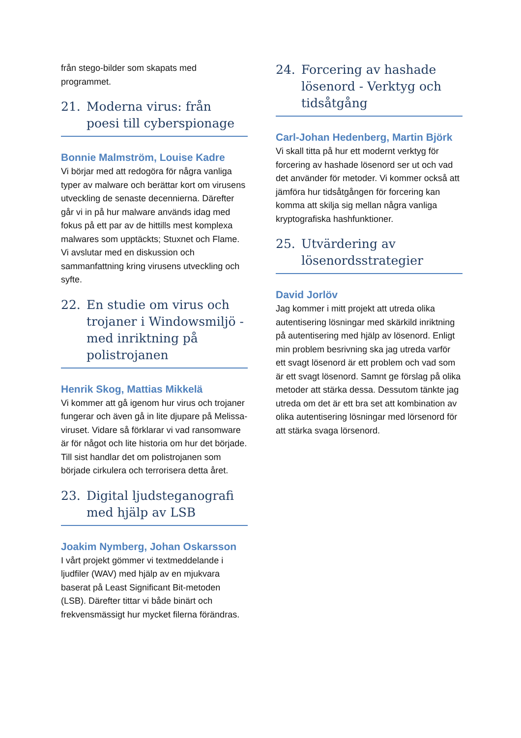från stego-bilder som skapats med programmet.
21. Moderna virus: från poesi till cyberspionage
Bonnie Malmström, Louise Kadre
Vi börjar med att redogöra för några vanliga typer av malware och berättar kort om virusens utveckling de senaste decennierna. Därefter går vi in på hur malware används idag med fokus på ett par av de hittills mest komplexa malwares som upptäckts; Stuxnet och Flame. Vi avslutar med en diskussion och sammanfattning kring virusens utveckling och syfte.
22. En studie om virus och trojaner i Windowsmiljö - med inriktning på polistrojanen
Henrik Skog, Mattias Mikkelä
Vi kommer att gå igenom hur virus och trojaner fungerar och även gå in lite djupare på Melissa-viruset. Vidare så förklarar vi vad ransomware är för något och lite historia om hur det började. Till sist handlar det om polistrojanen som började cirkulera och terrorisera detta året.
23. Digital ljudsteganografi med hjälp av LSB
Joakim Nymberg, Johan Oskarsson
I vårt projekt gömmer vi textmeddelande i ljudfiler (WAV) med hjälp av en mjukvara baserat på Least Significant Bit-metoden (LSB). Därefter tittar vi både binärt och frekvensmässigt hur mycket filerna förändras.
24. Forcering av hashade lösenord - Verktyg och tidsåtgång
Carl-Johan Hedenberg, Martin Björk
Vi skall titta på hur ett modernt verktyg för forcering av hashade lösenord ser ut och vad det använder för metoder. Vi kommer också att jämföra hur tidsåtgången för forcering kan komma att skilja sig mellan några vanliga kryptografiska hashfunktioner.
25. Utvärdering av lösenordsstrategier
David Jorlöv
Jag kommer i mitt projekt att utreda olika autentisering lösningar med skärkild inriktning på autentisering med hjälp av lösenord. Enligt min problem besrivning ska jag utreda varför ett svagt lösenord är ett problem och vad som är ett svagt lösenord. Samnt ge förslag på olika metoder att stärka dessa. Dessutom tänkte jag utreda om det är ett bra set att kombination av olika autentisering lösningar med lörsenord för att stärka svaga lörsenord.